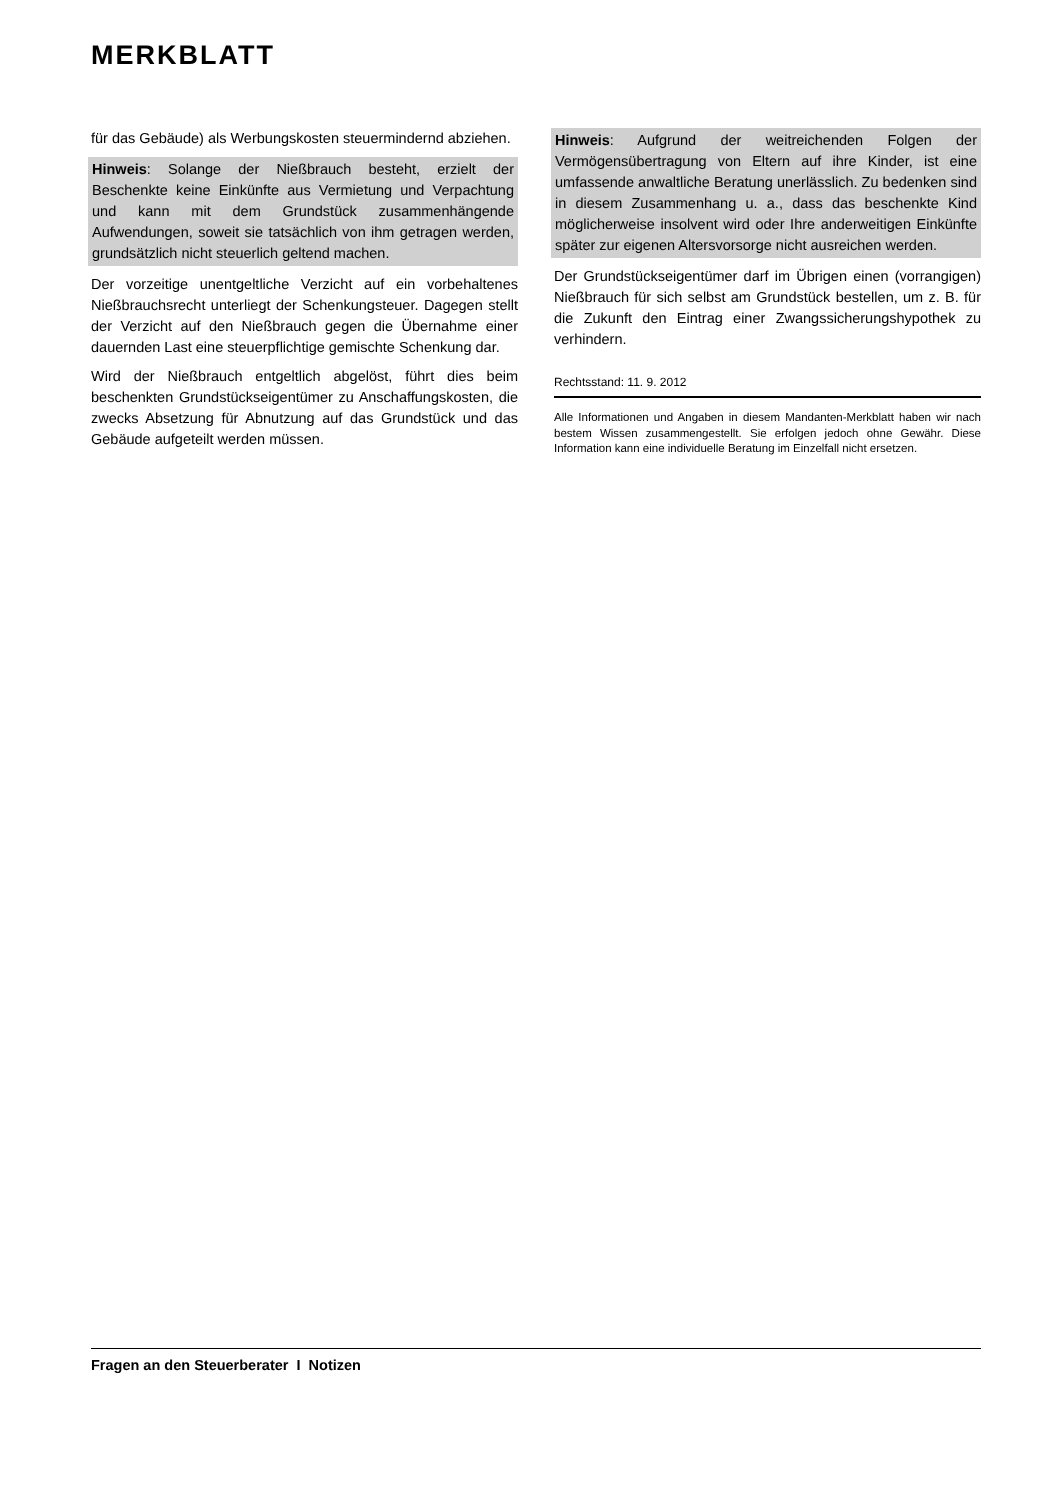MERKBLATT
für das Gebäude) als Werbungskosten steuermindernd abziehen.
Hinweis: Solange der Nießbrauch besteht, erzielt der Beschenkte keine Einkünfte aus Vermietung und Verpachtung und kann mit dem Grundstück zusammenhängende Aufwendungen, soweit sie tatsächlich von ihm getragen werden, grundsätzlich nicht steuerlich geltend machen.
Der vorzeitige unentgeltliche Verzicht auf ein vorbehaltenes Nießbrauchsrecht unterliegt der Schenkungsteuer. Dagegen stellt der Verzicht auf den Nießbrauch gegen die Übernahme einer dauernden Last eine steuerpflichtige gemischte Schenkung dar.
Wird der Nießbrauch entgeltlich abgelöst, führt dies beim beschenkten Grundstückseigentümer zu Anschaffungskosten, die zwecks Absetzung für Abnutzung auf das Grundstück und das Gebäude aufgeteilt werden müssen.
Hinweis: Aufgrund der weitreichenden Folgen der Vermögensübertragung von Eltern auf ihre Kinder, ist eine umfassende anwaltliche Beratung unerlässlich. Zu bedenken sind in diesem Zusammenhang u. a., dass das beschenkte Kind möglicherweise insolvent wird oder Ihre anderweitigen Einkünfte später zur eigenen Altersvorsorge nicht ausreichen werden.
Der Grundstückseigentümer darf im Übrigen einen (vorrangigen) Nießbrauch für sich selbst am Grundstück bestellen, um z. B. für die Zukunft den Eintrag einer Zwangssicherungshypothek zu verhindern.
Rechtsstand: 11. 9. 2012
Alle Informationen und Angaben in diesem Mandanten-Merkblatt haben wir nach bestem Wissen zusammengestellt. Sie erfolgen jedoch ohne Gewähr. Diese Information kann eine individuelle Beratung im Einzelfall nicht ersetzen.
Fragen an den Steuerberater I Notizen